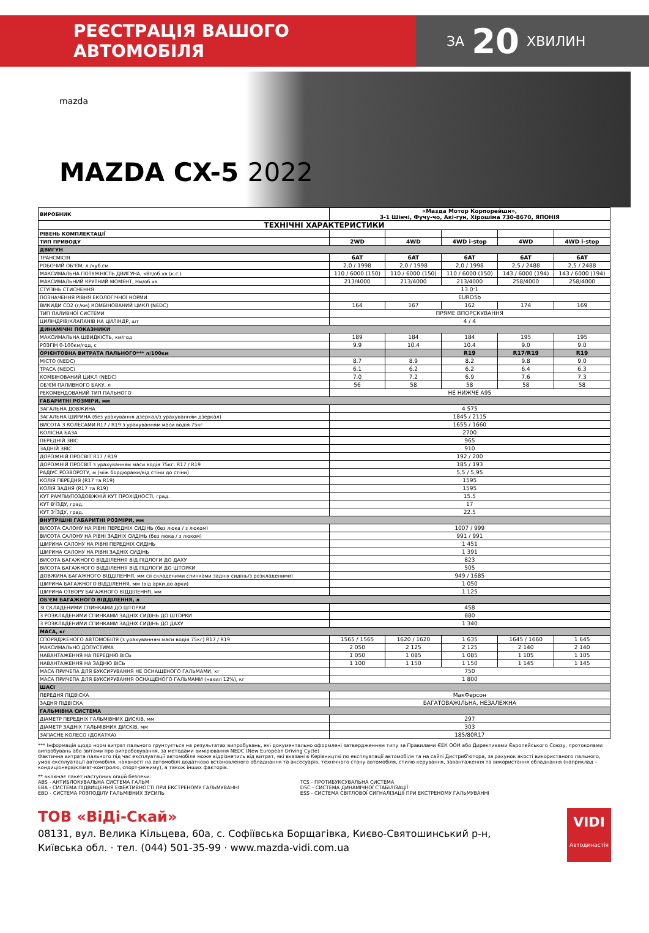РЕЄСТРАЦІЯ ВАШОГО АВТОМОБІЛЯ
ЗА 20 ХВИЛИН
mazda
MAZDA CX-5 2022
| ВИРОБНИК | «Мазда Мотор Корпорейшн», 3-1 Шінчі, Фучу-чо, Акі-гун, Хірошіма 730-8670, ЯПОНІЯ | | | | |
| ТЕХНІЧНІ ХАРАКТЕРИСТИКИ | | | | | |
| РІВЕНЬ КОМПЛЕКТАЦІЇ | | | | | |
| ТИП ПРИВОДУ | 2WD | 4WD | 4WD i-stop | 4WD | 4WD i-stop |
| ДВИГУН | | | | | |
| ТРАНСМІСІЯ | 6AT | 6AT | 6AT | 6AT | 6AT |
| РОБОЧИЙ ОБ'ЄМ, л./куб.см | 2,0 / 1998 | 2,0 / 1998 | 2,0 / 1998 | 2,5 / 2488 | 2,5 / 2488 |
| МАКСИМАЛЬНА ПОТУЖНІСТЬ ДВИГУНА, кВт/об.хв (к.с.) | 110 / 6000 (150) | 110 / 6000 (150) | 110 / 6000 (150) | 143 / 6000 (194) | 143 / 6000 (194) |
| МАКСИМАЛЬНИЙ КРУТНИЙ МОМЕНТ, Нм/об.хв | 213/4000 | 213/4000 | 213/4000 | 258/4000 | 258/4000 |
| СТУПІНЬ СТИСНЕННЯ | 13.0:1 | | | | |
| ПОЗНАЧЕННЯ РІВНЯ ЕКОЛОГІЧНОЇ НОРМИ | EURO5b | | | | |
| ВИКИДИ CO2 (г/км) КОМБІНОВАНИЙ ЦИКЛ (NEDC) | 164 | 167 | 162 | 174 | 169 |
| ТИП ПАЛИВНОЇ СИСТЕМИ | ПРЯМЕ ВПОРСКУВАННЯ | | | | |
| ЦИЛІНДРІВ/КЛАПАНІВ НА ЦИЛІНДР, шт | 4 / 4 | | | | |
| ДИНАМІЧНІ ПОКАЗНИКИ | | | | | |
| МАКСИМАЛЬНА ШВИДКІСТЬ, км/год | 189 | 184 | 184 | 195 | 195 |
| РОЗГІН 0-100км/год, с | 9.9 | 10.4 | 10.4 | 9.0 | 9.0 |
| ОРІЄНТОВНА ВИТРАТА ПАЛЬНОГО*** л/100км | | | R19 | R17/R19 | R19 |
| МІСТО (NEDC) | 8.7 | 8.9 | 8.2 | 9.8 | 9.0 |
| ТРАСА (NEDC) | 6.1 | 6.2 | 6.2 | 6.4 | 6.3 |
| КОМБІНОВАНИЙ ЦИКЛ (NEDC) | 7.0 | 7.2 | 6.9 | 7.6 | 7.3 |
| ОБ'ЄМ ПАЛИВНОГО БАКУ, л | 56 | 58 | 58 | 58 | 58 |
| РЕКОМЕНДОВАНИЙ ТИП ПАЛЬНОГО | НЕ НИЖЧЕ A95 | | | | |
| ГАБАРИТНІ РОЗМІРИ, мм | | | | | |
| ЗАГАЛЬНА ДОВЖИНА | 4 575 | | | | |
| ЗАГАЛЬНА ШИРИНА (без урахування дзеркал/з урахуванням дзеркал) | 1845 / 2115 | | | | |
| ВИСОТА З КОЛЕСАМИ R17 / R19 з урахуванням маси водія 75кг | 1655 / 1660 | | | | |
| КОЛІСНА БАЗА | 2700 | | | | |
| ПЕРЕДНІЙ ЗВІС | 965 | | | | |
| ЗАДНІЙ ЗВІС | 910 | | | | |
| ДОРОЖНІЙ ПРОСВІТ R17 / R19 | 192 / 200 | | | | |
| ДОРОЖНІЙ ПРОСВІТ з урахуванням маси водія 75кг. R17 / R19 | 185 / 193 | | | | |
| РАДІУС РОЗВОРОТУ, м (між бордюрами/від стіни до стіни) | 5,5 / 5,95 | | | | |
| КОЛІЯ ПЕРЕДНЯ (R17 та R19) | 1595 | | | | |
| КОЛІЯ ЗАДНЯ (R17 та R19) | 1595 | | | | |
| КУТ РАМПИ/ПОЗДОВЖНІЙ КУТ ПРОХІДНОСТІ, град. | 15.5 | | | | |
| КУТ В'ЇЗДУ, град. | 17 | | | | |
| КУТ З'ЇЗДУ, град. | 22.5 | | | | |
| ВНУТРІШНІ ГАБАРИТНІ РОЗМІРИ, мм | | | | | |
| ВИСОТА САЛОНУ НА РІВНІ ПЕРЕДНІХ СИДІНЬ (без люка / з люком) | 1007 / 999 | | | | |
| ВИСОТА САЛОНУ НА РІВНІ ЗАДНІХ СИДІНЬ (без люка / з люком) | 991 / 991 | | | | |
| ШИРИНА САЛОНУ НА РІВНІ ПЕРЕДНІХ СИДІНЬ | 1 451 | | | | |
| ШИРИНА САЛОНУ НА РІВНІ ЗАДНІХ СИДІНЬ | 1 391 | | | | |
| ВИСОТА БАГАЖНОГО ВІДДІЛЕННЯ ВІД ПІДЛОГИ ДО ДАХУ | 823 | | | | |
| ВИСОТА БАГАЖНОГО ВІДДІЛЕННЯ ВІД ПІДЛОГИ ДО ШТОРКИ | 505 | | | | |
| ДОВЖИНА БАГАЖНОГО ВІДДІЛЕННЯ, мм (зі складеними спинками задніх сидінь/з розкладеними) | 949 / 1685 | | | | |
| ШИРИНА БАГАЖНОГО ВІДДІЛЕННЯ, мм (від арки до арки) | 1 050 | | | | |
| ШИРИНА ОТВОРУ БАГАЖНОГО ВІДДІЛЕННЯ, мм | 1 125 | | | | |
| ОБ'ЄМ БАГАЖНОГО ВІДДІЛЕННЯ, л | | | | | |
| ЗІ СКЛАДЕНИМИ СПИНКАМИ ДО ШТОРКИ | 458 | | | | |
| З РОЗКЛАДЕНИМИ СПИНКАМИ ЗАДНІХ СИДІНЬ ДО ШТОРКИ | 880 | | | | |
| З РОЗКЛАДЕНИМИ СПИНКАМИ ЗАДНІХ СИДІНЬ ДО ДАХУ | 1 340 | | | | |
| МАСА, кг | | | | | |
| СПОРЯДЖЕНОГО АВТОМОБІЛЯ (з урахуванням маси водія 75кг) R17 / R19 | 1565 / 1565 | 1620 / 1620 | 1 635 | 1645 / 1660 | 1 645 |
| МАКСИМАЛЬНО ДОПУСТИМА | 2 050 | 2 125 | 2 125 | 2 140 | 2 140 |
| НАВАНТАЖЕННЯ НА ПЕРЕДНЮ ВІСЬ | 1 050 | 1 085 | 1 085 | 1 105 | 1 105 |
| НАВАНТАЖЕННЯ НА ЗАДНЮ ВІСЬ | 1 100 | 1 150 | 1 150 | 1 145 | 1 145 |
| МАСА ПРИЧЕПА ДЛЯ БУКСИРУВАННЯ НЕ ОСНАЩЕНОГО ГАЛЬМАМИ, кг | 750 | | | | |
| МАСА ПРИЧЕПА ДЛЯ БУКСИРУВАННЯ ОСНАЩЕНОГО ГАЛЬМАМИ (нахил 12%), кг | 1 800 | | | | |
| ШАСІ | | | | | |
| ПЕРЕДНЯ ПІДВІСКА | МакФерсон | | | | |
| ЗАДНЯ ПІДВІСКА | БАГАТОВАЖІЛЬНА, НЕЗАЛЕЖНА | | | | |
| ГАЛЬМІВНА СИСТЕМА | | | | | |
| ДІАМЕТР ПЕРЕДНІХ ГАЛЬМІВНИХ ДИСКІВ, мм | 297 | | | | |
| ДІАМЕТР ЗАДНІХ ГАЛЬМІВНИХ ДИСКІВ, мм | 303 | | | | |
| ЗАПАСНЕ КОЛЕСО (ДОКАТКА) | 185/80R17 | | | | |
*** Інформація щодо норм витрат пального грунтується на результатах випробувань, які документально оформлені затвердженням типу за Правилами ЄЕК ООН або Директивами Європейського Союзу, протоколами випробувань або звітами про випробовування, за методами вимірювання NEDC (New European Driving Cycle)
Фактична витрата пального під час експлуатації автомобіля може відрізнятись від витрат, які вказані в Керівництві по експлуатації автомобіля та на сайті Дистриб'ютора, за рахунок якості використаного пального, умов експлуатації автомобіля, наявності на автомобілі додатково встановленого обладнання та аксесуарів, технічного стану автомобіля, стилю керування, завантаження та використання обладнання (наприклад – кондиціонера/клімат-контролю, спорт-режиму), а також інших факторів.
** включає пакет наступних опцій безпеки:
ABS - АНТИБЛОКУВАЛЬНА СИСТЕМА ГАЛЬМ
EBA - СИСТЕМА ПІДВИЩЕННЯ ЕФЕКТИВНОСТІ ПРИ ЕКСТРЕНОМУ ГАЛЬМУВАННІ
EBD - СИСТЕМА РОЗПОДІЛУ ГАЛЬМІВНИХ ЗУСИЛЬ
TCS - ПРОТИБУКСУВАЛЬНА СИСТЕМА
DSC - СИСТЕМА ДИНАМІЧНОЇ СТАБІЛІЗАЦІЇ
ESS - СИСТЕМА СВІТЛОВОЇ СИГНАЛІЗАЦІЇ ПРИ ЕКСТРЕНОМУ ГАЛЬМУВАННІ
ТОВ «ВіДі-Скай»
08131, вул. Велика Кільцева, 60а, с. Софіївська Борщагівка, Києво-Святошинський р-н,
Київська обл. · тел. (044) 501-35-99 · www.mazda-vidi.com.ua
VIDI
Автодинастія